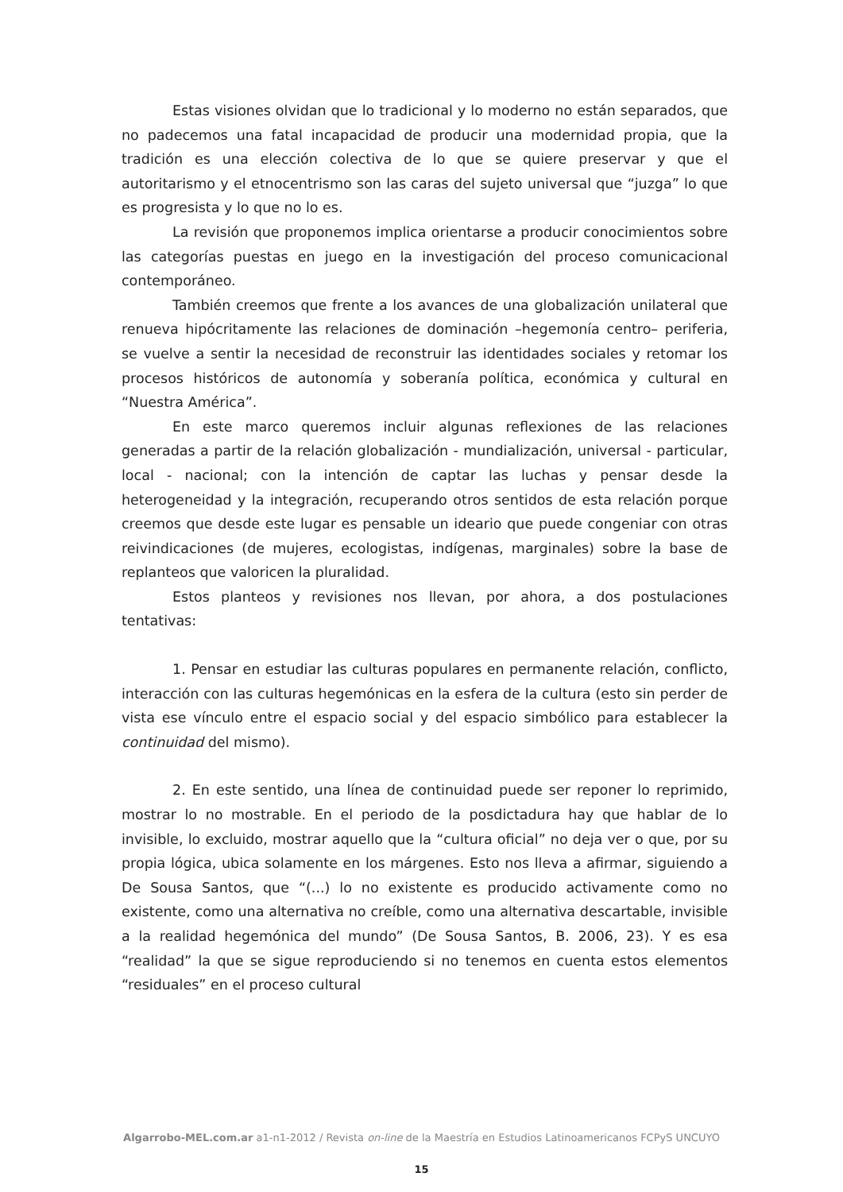Estas visiones olvidan que lo tradicional y lo moderno no están separados, que no padecemos una fatal incapacidad de producir una modernidad propia, que la tradición es una elección colectiva de lo que se quiere preservar y que el autoritarismo y el etnocentrismo son las caras del sujeto universal que “juzga” lo que es progresista y lo que no lo es.
La revisión que proponemos implica orientarse a producir conocimientos sobre las categorías puestas en juego en la investigación del proceso comunicacional contemporáneo.
También creemos que frente a los avances de una globalización unilateral que renueva hipócritamente las relaciones de dominación –hegemonía centro– periferia, se vuelve a sentir la necesidad de reconstruir las identidades sociales y retomar los procesos históricos de autonomía y soberanía política, económica y cultural en “Nuestra América”.
En este marco queremos incluir algunas reflexiones de las relaciones generadas a partir de la relación globalización - mundialización, universal - particular, local - nacional; con la intención de captar las luchas y pensar desde la heterogeneidad y la integración, recuperando otros sentidos de esta relación porque creemos que desde este lugar es pensable un ideario que puede congeniar con otras reivindicaciones (de mujeres, ecologistas, indígenas, marginales) sobre la base de replanteos que valoricen la pluralidad.
Estos planteos y revisiones nos llevan, por ahora, a dos postulaciones tentativas:
1. Pensar en estudiar las culturas populares en permanente relación, conflicto, interacción con las culturas hegemónicas en la esfera de la cultura (esto sin perder de vista ese vínculo entre el espacio social y del espacio simbólico para establecer la continuidad del mismo).
2. En este sentido, una línea de continuidad puede ser reponer lo reprimido, mostrar lo no mostrable. En el periodo de la posdictadura hay que hablar de lo invisible, lo excluido, mostrar aquello que la “cultura oficial” no deja ver o que, por su propia lógica, ubica solamente en los márgenes. Esto nos lleva a afirmar, siguiendo a De Sousa Santos, que “(...) lo no existente es producido activamente como no existente, como una alternativa no creíble, como una alternativa descartable, invisible a la realidad hegemónica del mundo” (De Sousa Santos, B. 2006, 23). Y es esa “realidad” la que se sigue reproduciendo si no tenemos en cuenta estos elementos “residuales” en el proceso cultural
Algarrobo-MEL.com.ar a1-n1-2012 / Revista on-line de la Maestría en Estudios Latinoamericanos FCPyS UNCUYO
15